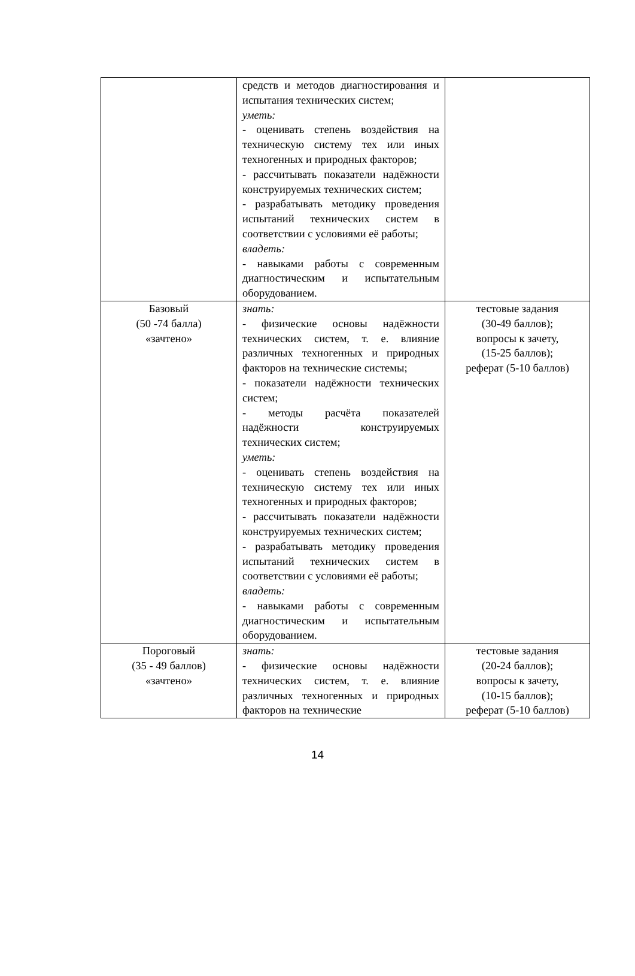| | средств и методов диагностирования и испытания технических систем; уметь: - оценивать степень воздействия на техническую систему тех или иных техногенных и природных факторов; - рассчитывать показатели надёжности конструируемых технических систем; - разрабатывать методику проведения испытаний технических систем в соответствии с условиями её работы; владеть: - навыками работы с современным диагностическим и испытательным оборудованием. | |
| Базовый (50 -74 балла) «зачтено» | знать: - физические основы надёжности технических систем, т. е. влияние различных техногенных и природных факторов на технические системы; - показатели надёжности технических систем; - методы расчёта показателей надёжности конструируемых технических систем; уметь: - оценивать степень воздействия на техническую систему тех или иных техногенных и природных факторов; - рассчитывать показатели надёжности конструируемых технических систем; - разрабатывать методику проведения испытаний технических систем в соответствии с условиями её работы; владеть: - навыками работы с современным диагностическим и испытательным оборудованием. | тестовые задания (30-49 баллов); вопросы к зачету, (15-25 баллов); реферат (5-10 баллов) |
| Пороговый (35 - 49 баллов) «зачтено» | знать: - физические основы надёжности технических систем, т. е. влияние различных техногенных и природных факторов на технические | тестовые задания (20-24 баллов); вопросы к зачету, (10-15 баллов); реферат (5-10 баллов) |
14